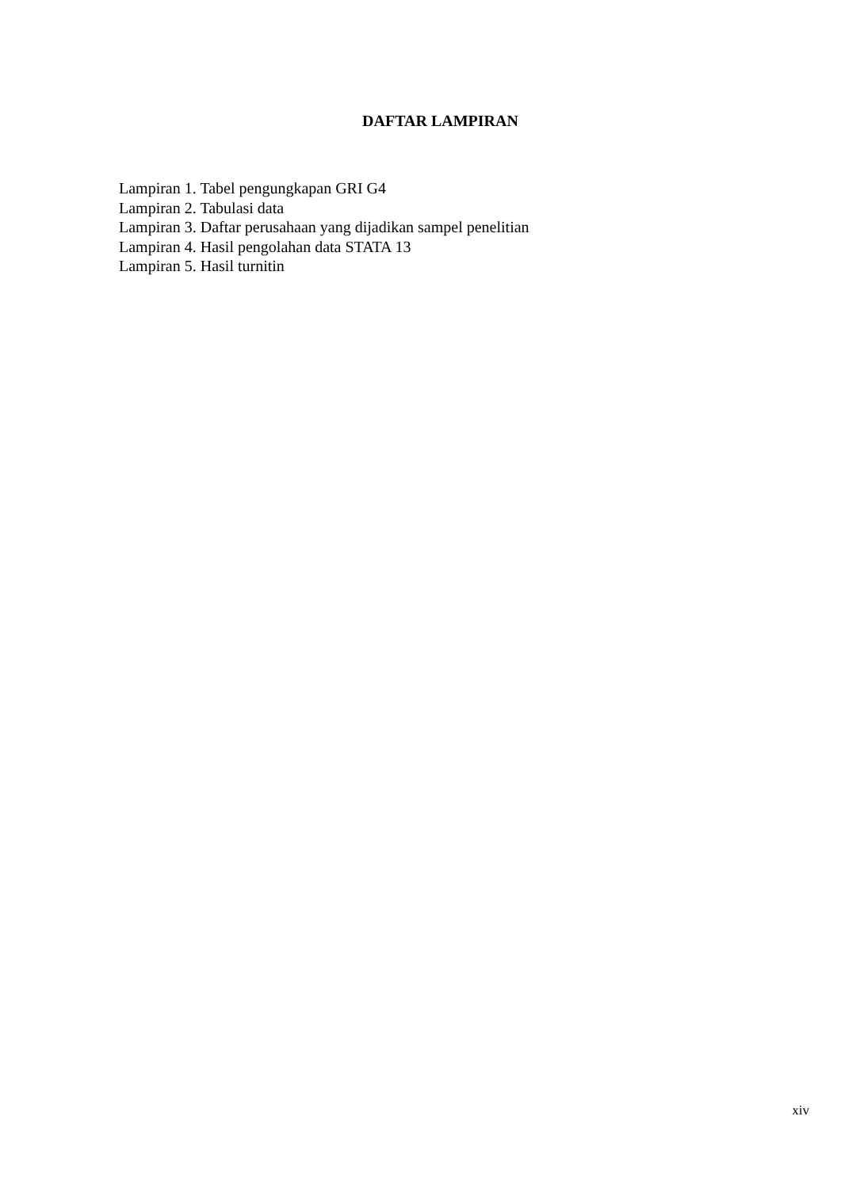DAFTAR LAMPIRAN
Lampiran 1. Tabel pengungkapan GRI G4
Lampiran 2. Tabulasi data
Lampiran 3. Daftar perusahaan yang dijadikan sampel penelitian
Lampiran 4. Hasil pengolahan data STATA 13
Lampiran 5. Hasil turnitin
xiv